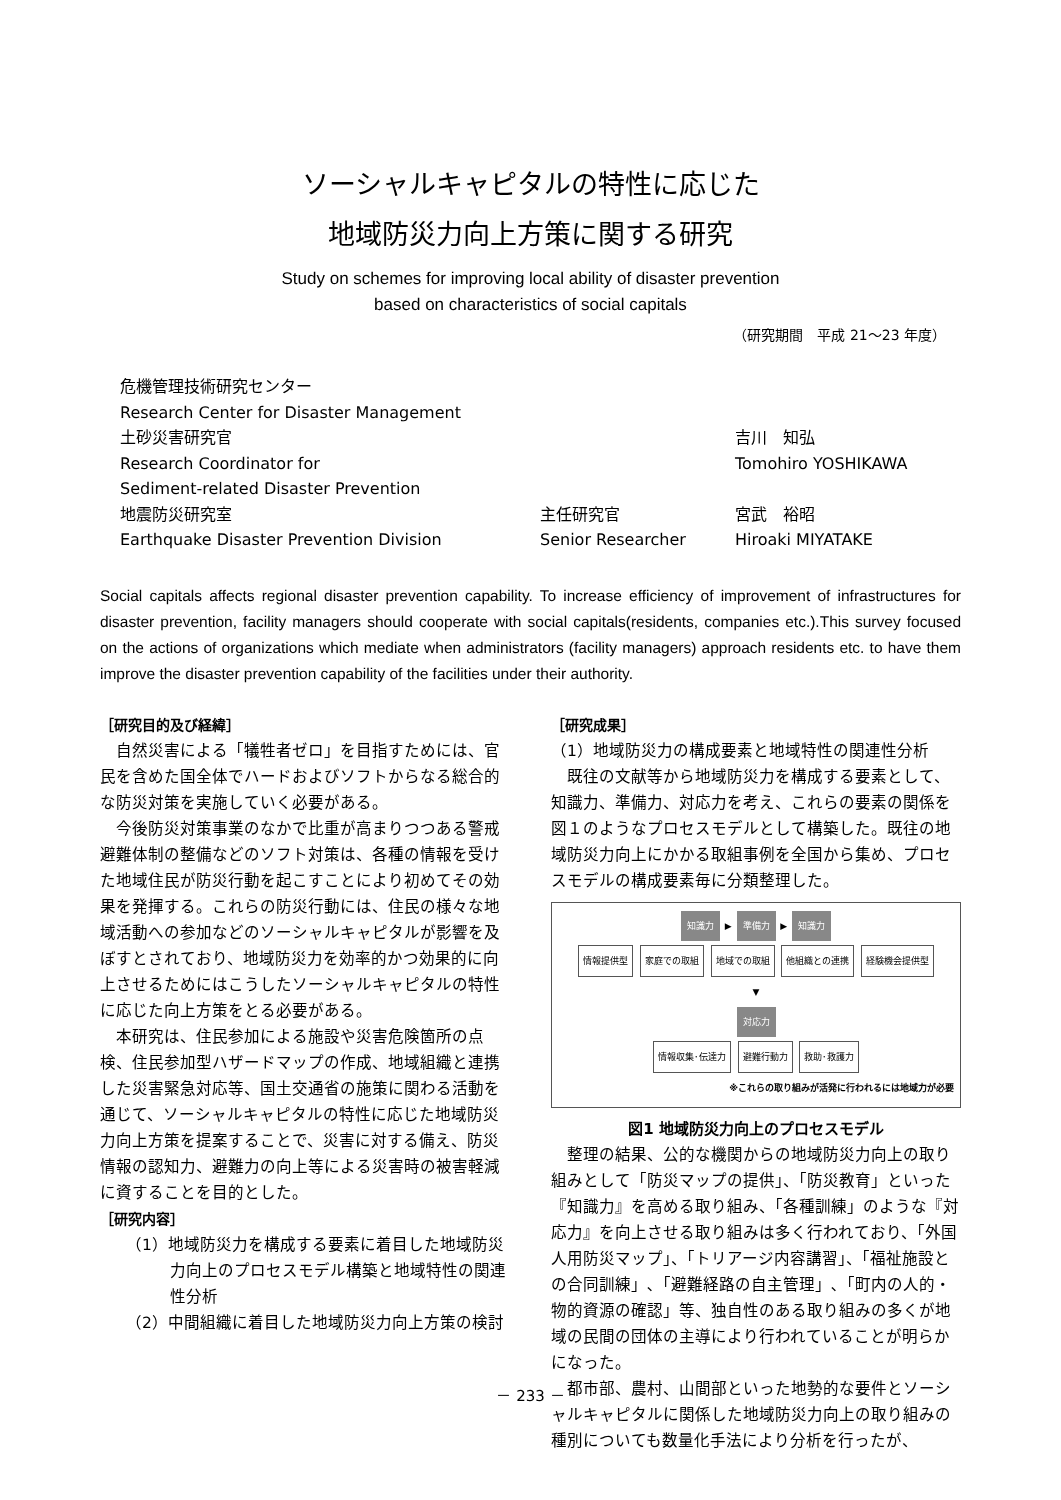ソーシャルキャピタルの特性に応じた
地域防災力向上方策に関する研究
Study on schemes for improving local ability of disaster prevention
based on characteristics of social capitals
（研究期間　平成 21～23 年度）
危機管理技術研究センター
Research Center for Disaster Management
土砂災害研究官 吉川　知弘
Research Coordinator for Tomohiro YOSHIKAWA
Sediment-related Disaster Prevention
地震防災研究室 主任研究官 宮武　裕昭
Earthquake Disaster Prevention Division Senior Researcher Hiroaki MIYATAKE
Social capitals affects regional disaster prevention capability. To increase efficiency of improvement of infrastructures for disaster prevention, facility managers should cooperate with social capitals(residents, companies etc.).This survey focused on the actions of organizations which mediate when administrators (facility managers) approach residents etc. to have them improve the disaster prevention capability of the facilities under their authority.
［研究目的及び経緯］
自然災害による「犠牲者ゼロ」を目指すためには、官民を含めた国全体でハードおよびソフトからなる総合的な防災対策を実施していく必要がある。
今後防災対策事業のなかで比重が高まりつつある警戒避難体制の整備などのソフト対策は、各種の情報を受けた地域住民が防災行動を起こすことにより初めてその効果を発揮する。これらの防災行動には、住民の様々な地域活動への参加などのソーシャルキャピタルが影響を及ぼすとされており、地域防災力を効率的かつ効果的に向上させるためにはこうしたソーシャルキャピタルの特性に応じた向上方策をとる必要がある。
本研究は、住民参加による施設や災害危険箇所の点検、住民参加型ハザードマップの作成、地域組織と連携した災害緊急対応等、国土交通省の施策に関わる活動を通じて、ソーシャルキャピタルの特性に応じた地域防災力向上方策を提案することで、災害に対する備え、防災情報の認知力、避難力の向上等による災害時の被害軽減に資することを目的とした。
［研究内容］
（1）地域防災力を構成する要素に着目した地域防災力向上のプロセスモデル構築と地域特性の関連性分析
（2）中間組織に着目した地域防災力向上方策の検討
［研究成果］
（1）地域防災力の構成要素と地域特性の関連性分析
既往の文献等から地域防災力を構成する要素として、知識力、準備力、対応力を考え、これらの要素の関係を図１のようなプロセスモデルとして構築した。既往の地域防災力向上にかかる取組事例を全国から集め、プロセスモデルの構成要素毎に分類整理した。
知識力 ▶ 準備力 ▶ 知識力
情報提供型 家庭での取組 地域での取組 他組織との連携 経験機会提供型
▼
対応力
情報収集･伝達力 避難行動力 救助･救護力
※これらの取り組みが活発に行われるには地域力が必要
図1 地域防災力向上のプロセスモデル
整理の結果、公的な機関からの地域防災力向上の取り組みとして「防災マップの提供」、「防災教育」といった『知識力』を高める取り組み、「各種訓練」のような『対応力』を向上させる取り組みは多く行われており、「外国人用防災マップ」、「トリアージ内容講習」、「福祉施設との合同訓練」､「避難経路の自主管理」､「町内の人的・物的資源の確認」等、独自性のある取り組みの多くが地域の民間の団体の主導により行われていることが明らかになった。
都市部、農村、山間部といった地勢的な要件とソーシャルキャピタルに関係した地域防災力向上の取り組みの種別についても数量化手法により分析を行ったが、
－ 233 －